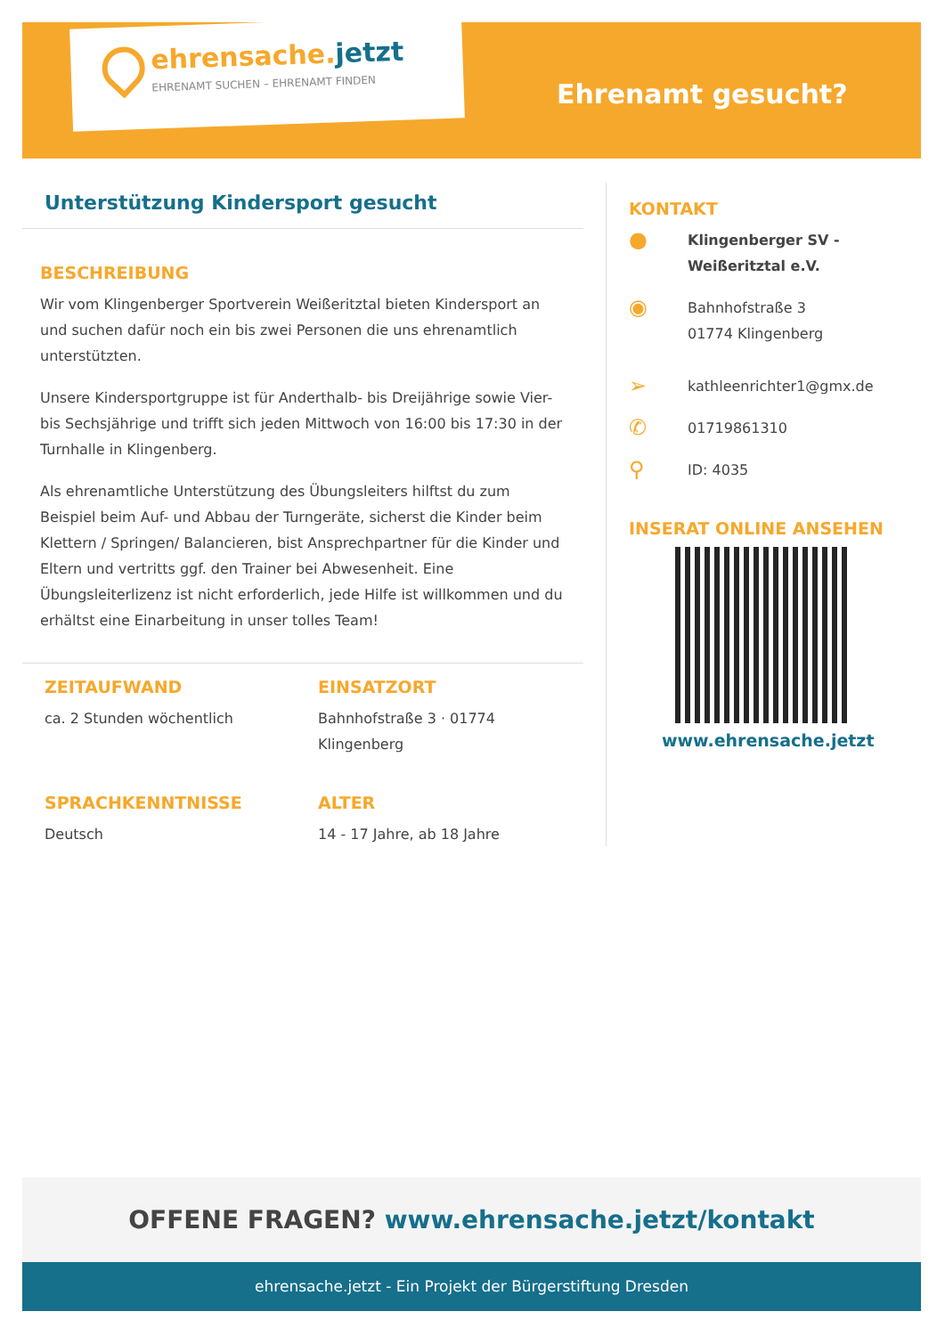ehrensache.jetzt
EHRENAMT SUCHEN – EHRENAMT FINDEN
Ehrenamt gesucht?
Unterstützung Kindersport gesucht
BESCHREIBUNG
Wir vom Klingenberger Sportverein Weißeritztal bieten Kindersport an und suchen dafür noch ein bis zwei Personen die uns ehrenamtlich unterstützten.
Unsere Kindersportgruppe ist für Anderthalb- bis Dreijährige sowie Vier- bis Sechsjährige und trifft sich jeden Mittwoch von 16:00 bis 17:30 in der Turnhalle in Klingenberg.
Als ehrenamtliche Unterstützung des Übungsleiters hilftst du zum Beispiel beim Auf- und Abbau der Turngeräte, sicherst die Kinder beim Klettern / Springen/ Balancieren, bist Ansprechpartner für die Kinder und Eltern und vertritts ggf. den Trainer bei Abwesenheit. Eine Übungsleiterlizenz ist nicht erforderlich, jede Hilfe ist willkommen und du erhältst eine Einarbeitung in unser tolles Team!
ZEITAUFWAND
ca. 2 Stunden wöchentlich
EINSATZORT
Bahnhofstraße 3 · 01774 Klingenberg
SPRACHKENNTNISSE
Deutsch
ALTER
14 - 17 Jahre, ab 18 Jahre
KONTAKT
●
Klingenberger SV -
Weißeritztal e.V.
◉
Bahnhofstraße 3
01774 Klingenberg
➢
kathleenrichter1@gmx.de
✆
01719861310
⚲
ID: 4035
INSERAT ONLINE ANSEHEN
www.ehrensache.jetzt
OFFENE FRAGEN? www.ehrensache.jetzt/kontakt
ehrensache.jetzt - Ein Projekt der Bürgerstiftung Dresden